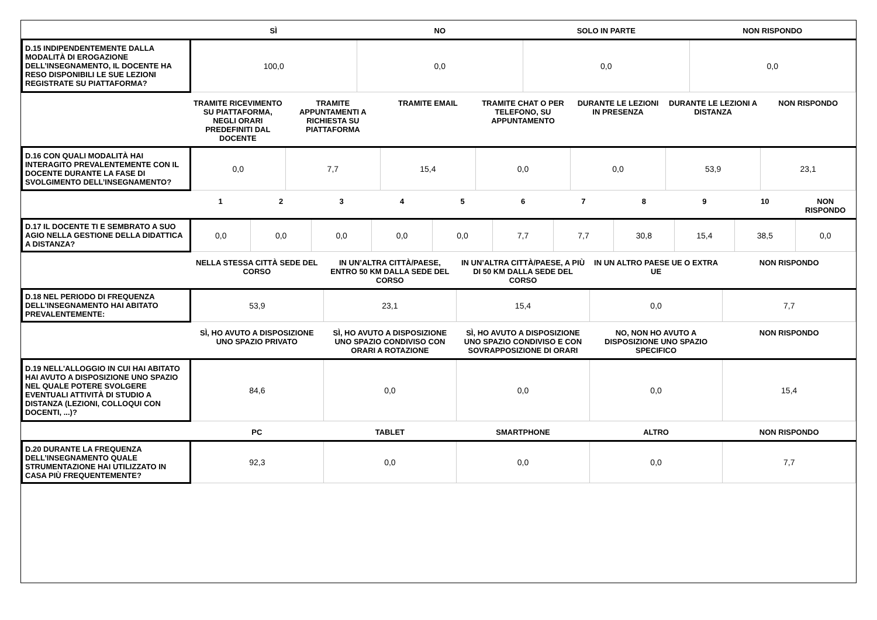| | SÌ | NO | SOLO IN PARTE | NON RISPONDO |
| --- | --- | --- | --- | --- |
| D.15 INDIPENDENTEMENTE DALLA MODALITÀ DI EROGAZIONE DELL’INSEGNAMENTO, IL DOCENTE HA RESO DISPONIBILI LE SUE LEZIONI REGISTRATE SU PIATTAFORMA? | 100,0 | 0,0 | 0,0 | 0,0 |
| | TRAMITE RICEVIMENTO SU PIATTAFORMA, NEGLI ORARI PREDEFINITI DAL DOCENTE | TRAMITE APPUNTAMENTI A RICHIESTA SU PIATTAFORMA | TRAMITE EMAIL | TRAMITE CHAT O PER TELEFONO, SU APPUNTAMENTO | DURANTE LE LEZIONI IN PRESENZA | DURANTE LE LEZIONI A DISTANZA | NON RISPONDO |
| --- | --- | --- | --- | --- | --- | --- | --- |
| D.16 CON QUALI MODALITÀ HAI INTERAGITO PREVALENTEMENTE CON IL DOCENTE DURANTE LA FASE DI SVOLGIMENTO DELL’INSEGNAMENTO? | 0,0 | 7,7 | 15,4 | 0,0 | 0,0 | 53,9 | 23,1 |
| | 1 | 2 | 3 | 4 | 5 | 6 | 7 | 8 | 9 | 10 | NON RISPONDO |
| --- | --- | --- | --- | --- | --- | --- | --- | --- | --- | --- | --- |
| D.17 IL DOCENTE TI E SEMBRATO A SUO AGIO NELLA GESTIONE DELLA DIDATTICA A DISTANZA? | 0,0 | 0,0 | 0,0 | 0,0 | 0,0 | 7,7 | 7,7 | 30,8 | 15,4 | 38,5 | 0,0 |
| | NELLA STESSA CITTÀ SEDE DEL CORSO | IN UN’ALTRA CITTÀ/PAESE, ENTRO 50 KM DALLA SEDE DEL CORSO | IN UN’ALTRA CITTÀ/PAESE, A PIÙ DI 50 KM DALLA SEDE DEL CORSO | IN UN ALTRO PAESE UE O EXTRA UE | NON RISPONDO |
| --- | --- | --- | --- | --- | --- |
| D.18 NEL PERIODO DI FREQUENZA DELL’INSEGNAMENTO HAI ABITATO PREVALENTEMENTE: | 53,9 | 23,1 | 15,4 | 0,0 | 7,7 |
| | SÌ, HO AVUTO A DISPOSIZIONE UNO SPAZIO PRIVATO | SÌ, HO AVUTO A DISPOSIZIONE UNO SPAZIO CONDIVISO CON ORARI A ROTAZIONE | SÌ, HO AVUTO A DISPOSIZIONE UNO SPAZIO CONDIVISO E CON SOVRAPPOSIZIONE DI ORARI | NO, NON HO AVUTO A DISPOSIZIONE UNO SPAZIO SPECIFICO | NON RISPONDO |
| --- | --- | --- | --- | --- | --- |
| D.19 NELL'ALLOGGIO IN CUI HAI ABITATO HAI AVUTO A DISPOSIZIONE UNO SPAZIO NEL QUALE POTERE SVOLGERE EVENTUALI ATTIVITÀ DI STUDIO A DISTANZA (LEZIONI, COLLOQUI CON DOCENTI, ...)? | 84,6 | 0,0 | 0,0 | 0,0 | 15,4 |
| | PC | TABLET | SMARTPHONE | ALTRO | NON RISPONDO |
| --- | --- | --- | --- | --- | --- |
| D.20 DURANTE LA FREQUENZA DELL’INSEGNAMENTO QUALE STRUMENTAZIONE HAI UTILIZZATO IN CASA PIÙ FREQUENTEMENTE? | 92,3 | 0,0 | 0,0 | 0,0 | 7,7 |